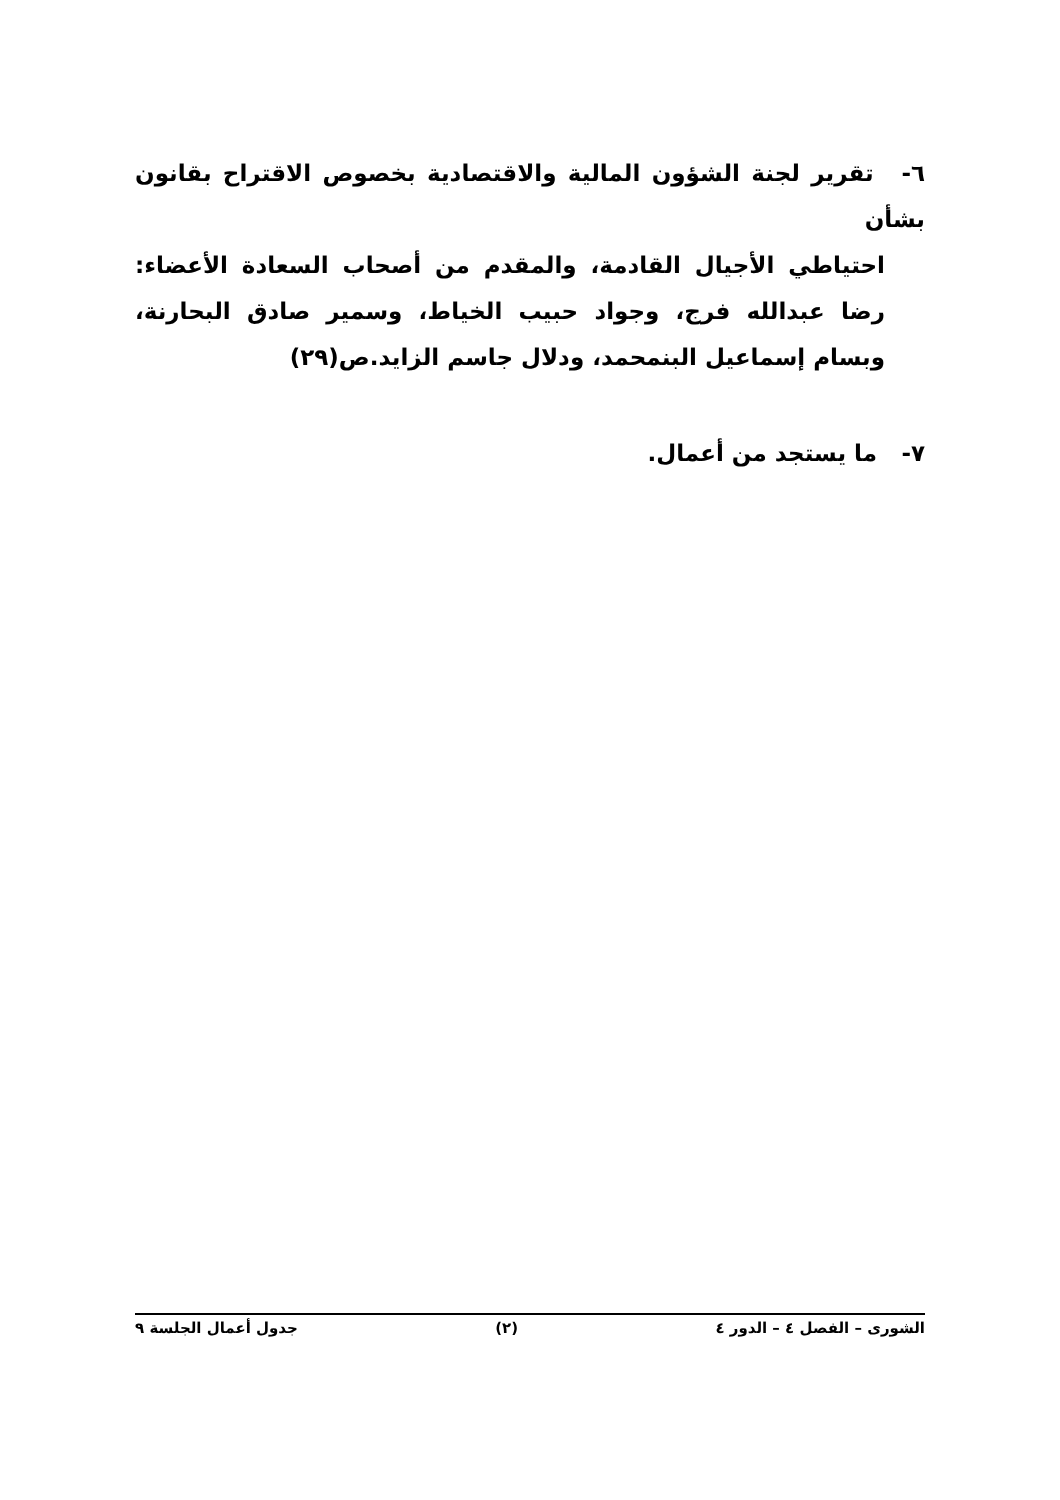٦- تقرير لجنة الشؤون المالية والاقتصادية بخصوص الاقتراح بقانون بشأن
احتياطي الأجيال القادمة، والمقدم من أصحاب السعادة الأعضاء: رضا عبدالله فرج، وجواد حبيب الخياط، وسمير صادق البحارنة، وبسام إسماعيل البنمحمد، ودلال جاسم الزايد.ص(٢٩)
٧- ما يستجد من أعمال.
الشورى – الفصل ٤ – الدور ٤ (٢) جدول أعمال الجلسة ٩